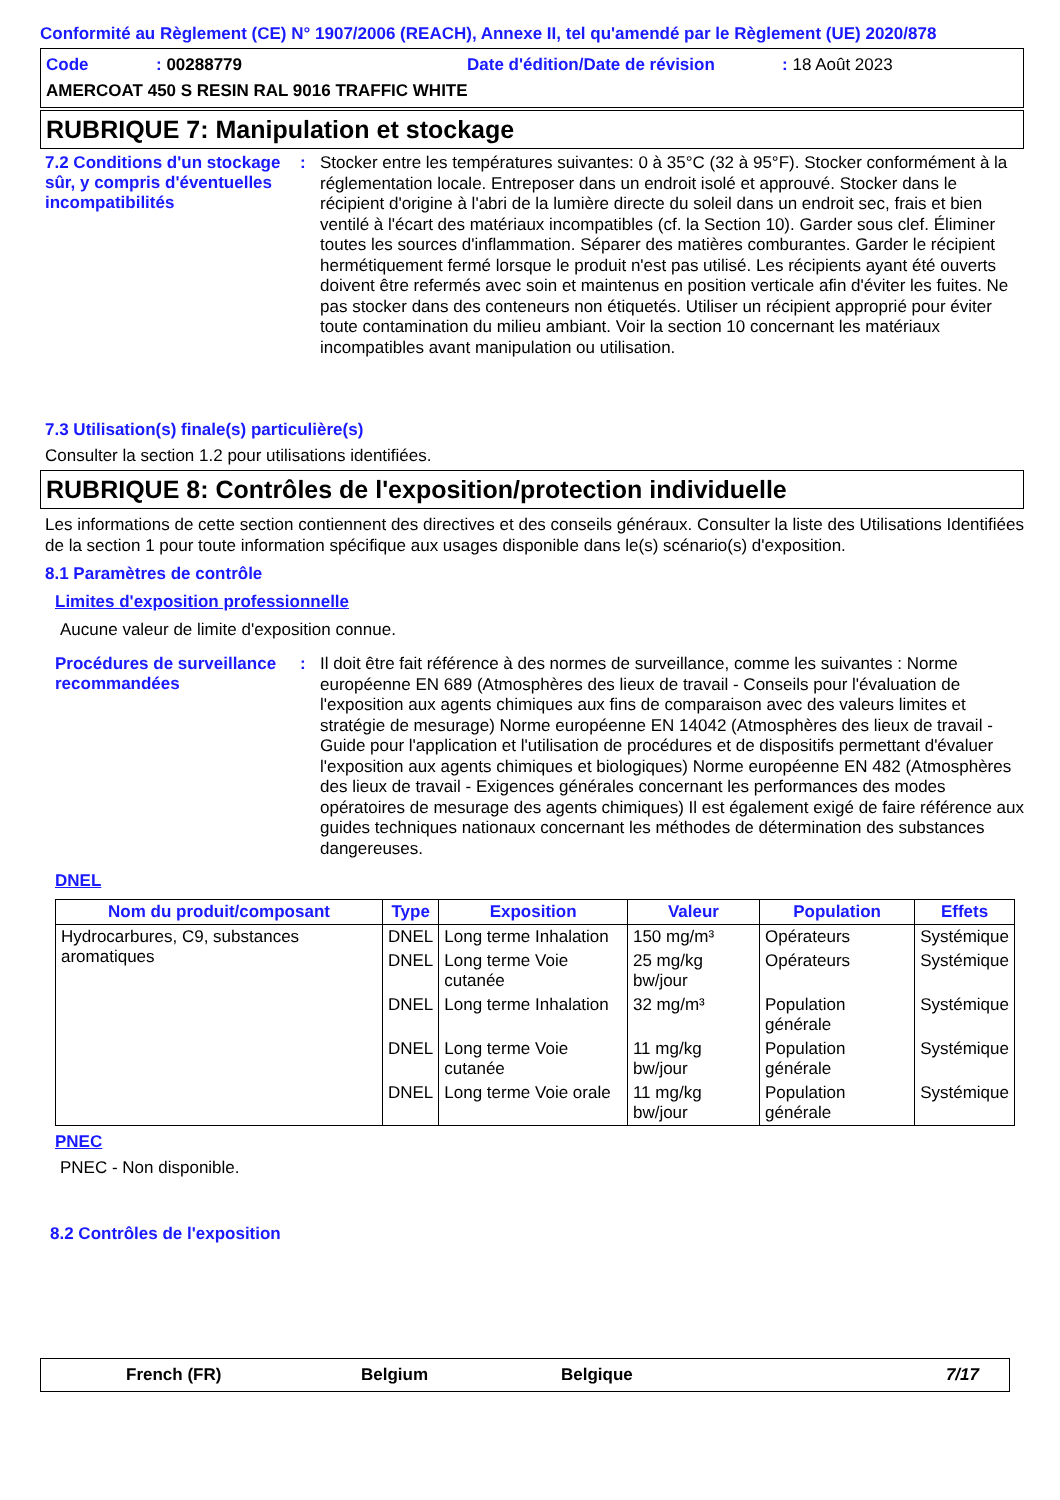Conformité au Règlement (CE) N° 1907/2006 (REACH), Annexe II, tel qu'amendé par le Règlement (UE) 2020/878
Code: 00288779 Date d'édition/Date de révision: 18 Août 2023
AMERCOAT 450 S RESIN RAL 9016 TRAFFIC WHITE
RUBRIQUE 7: Manipulation et stockage
7.2 Conditions d'un stockage sûr, y compris d'éventuelles incompatibilités
:
Stocker entre les températures suivantes: 0 à 35°C (32 à 95°F). Stocker conformément à la réglementation locale. Entreposer dans un endroit isolé et approuvé. Stocker dans le récipient d'origine à l'abri de la lumière directe du soleil dans un endroit sec, frais et bien ventilé à l'écart des matériaux incompatibles (cf. la Section 10). Garder sous clef. Éliminer toutes les sources d'inflammation. Séparer des matières comburantes. Garder le récipient hermétiquement fermé lorsque le produit n'est pas utilisé. Les récipients ayant été ouverts doivent être refermés avec soin et maintenus en position verticale afin d'éviter les fuites. Ne pas stocker dans des conteneurs non étiquetés. Utiliser un récipient approprié pour éviter toute contamination du milieu ambiant. Voir la section 10 concernant les matériaux incompatibles avant manipulation ou utilisation.
7.3 Utilisation(s) finale(s) particulière(s)
Consulter la section 1.2 pour utilisations identifiées.
RUBRIQUE 8: Contrôles de l'exposition/protection individuelle
Les informations de cette section contiennent des directives et des conseils généraux. Consulter la liste des Utilisations Identifiées de la section 1 pour toute information spécifique aux usages disponible dans le(s) scénario(s) d'exposition.
8.1 Paramètres de contrôle
Limites d'exposition professionnelle
Aucune valeur de limite d'exposition connue.
Procédures de surveillance recommandées
:
Il doit être fait référence à des normes de surveillance, comme les suivantes : Norme européenne EN 689 (Atmosphères des lieux de travail - Conseils pour l'évaluation de l'exposition aux agents chimiques aux fins de comparaison avec des valeurs limites et stratégie de mesurage) Norme européenne EN 14042 (Atmosphères des lieux de travail - Guide pour l'application et l'utilisation de procédures et de dispositifs permettant d'évaluer l'exposition aux agents chimiques et biologiques) Norme européenne EN 482 (Atmosphères des lieux de travail - Exigences générales concernant les performances des modes opératoires de mesurage des agents chimiques) Il est également exigé de faire référence aux guides techniques nationaux concernant les méthodes de détermination des substances dangereuses.
DNEL
| Nom du produit/composant | Type | Exposition | Valeur | Population | Effets |
| --- | --- | --- | --- | --- | --- |
| Hydrocarbures, C9, substances aromatiques | DNEL | Long terme Inhalation | 150 mg/m³ | Opérateurs | Systémique |
| | DNEL | Long terme Voie cutanée | 25 mg/kg bw/jour | Opérateurs | Systémique |
| | DNEL | Long terme Inhalation | 32 mg/m³ | Population générale | Systémique |
| | DNEL | Long terme Voie cutanée | 11 mg/kg bw/jour | Population générale | Systémique |
| | DNEL | Long terme Voie orale | 11 mg/kg bw/jour | Population générale | Systémique |
PNEC
PNEC - Non disponible.
8.2 Contrôles de l'exposition
French (FR) Belgium Belgique 7/17